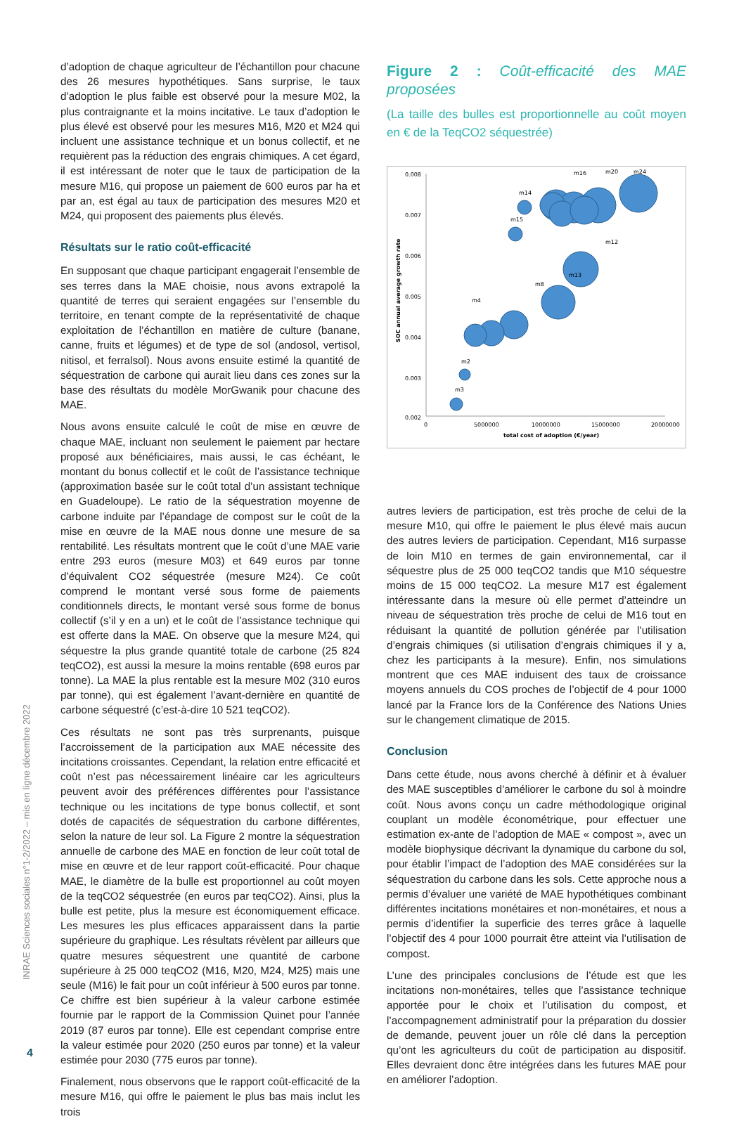INRAE Sciences sociales n°1-2/2022 – mis en ligne décembre 2022
4
d’adoption de chaque agriculteur de l’échantillon pour chacune des 26 mesures hypothétiques. Sans surprise, le taux d’adoption le plus faible est observé pour la mesure M02, la plus contraignante et la moins incitative. Le taux d’adoption le plus élevé est observé pour les mesures M16, M20 et M24 qui incluent une assistance technique et un bonus collectif, et ne requièrent pas la réduction des engrais chimiques. A cet égard, il est intéressant de noter que le taux de participation de la mesure M16, qui propose un paiement de 600 euros par ha et par an, est égal au taux de participation des mesures M20 et M24, qui proposent des paiements plus élevés.
Résultats sur le ratio coût-efficacité
En supposant que chaque participant engagerait l’ensemble de ses terres dans la MAE choisie, nous avons extrapolé la quantité de terres qui seraient engagées sur l’ensemble du territoire, en tenant compte de la représentativité de chaque exploitation de l’échantillon en matière de culture (banane, canne, fruits et légumes) et de type de sol (andosol, vertisol, nitisol, et ferralsol). Nous avons ensuite estimé la quantité de séquestration de carbone qui aurait lieu dans ces zones sur la base des résultats du modèle MorGwanik pour chacune des MAE.
Nous avons ensuite calculé le coût de mise en œuvre de chaque MAE, incluant non seulement le paiement par hectare proposé aux bénéficiaires, mais aussi, le cas échéant, le montant du bonus collectif et le coût de l’assistance technique (approximation basée sur le coût total d’un assistant technique en Guadeloupe). Le ratio de la séquestration moyenne de carbone induite par l’épandage de compost sur le coût de la mise en œuvre de la MAE nous donne une mesure de sa rentabilité. Les résultats montrent que le coût d’une MAE varie entre 293 euros (mesure M03) et 649 euros par tonne d’équivalent CO2 séquestrée (mesure M24). Ce coût comprend le montant versé sous forme de paiements conditionnels directs, le montant versé sous forme de bonus collectif (s’il y en a un) et le coût de l’assistance technique qui est offerte dans la MAE. On observe que la mesure M24, qui séquestre la plus grande quantité totale de carbone (25 824 teqCO2), est aussi la mesure la moins rentable (698 euros par tonne). La MAE la plus rentable est la mesure M02 (310 euros par tonne), qui est également l’avant-dernière en quantité de carbone séquestré (c’est-à-dire 10 521 teqCO2).
Ces résultats ne sont pas très surprenants, puisque l’accroissement de la participation aux MAE nécessite des incitations croissantes. Cependant, la relation entre efficacité et coût n’est pas nécessairement linéaire car les agriculteurs peuvent avoir des préférences différentes pour l’assistance technique ou les incitations de type bonus collectif, et sont dotés de capacités de séquestration du carbone différentes, selon la nature de leur sol. La Figure 2 montre la séquestration annuelle de carbone des MAE en fonction de leur coût total de mise en œuvre et de leur rapport coût-efficacité. Pour chaque MAE, le diamètre de la bulle est proportionnel au coût moyen de la teqCO2 séquestrée (en euros par teqCO2). Ainsi, plus la bulle est petite, plus la mesure est économiquement efficace. Les mesures les plus efficaces apparaissent dans la partie supérieure du graphique. Les résultats révèlent par ailleurs que quatre mesures séquestrent une quantité de carbone supérieure à 25 000 teqCO2 (M16, M20, M24, M25) mais une seule (M16) le fait pour un coût inférieur à 500 euros par tonne. Ce chiffre est bien supérieur à la valeur carbone estimée fournie par le rapport de la Commission Quinet pour l’année 2019 (87 euros par tonne). Elle est cependant comprise entre la valeur estimée pour 2020 (250 euros par tonne) et la valeur estimée pour 2030 (775 euros par tonne).
Finalement, nous observons que le rapport coût-efficacité de la mesure M16, qui offre le paiement le plus bas mais inclut les trois
Figure 2 : Coût-efficacité des MAE proposées
(La taille des bulles est proportionnelle au coût moyen en € de la TeqCO2 séquestrée)
0.008
0.007
0.006
0.005
0.004
0.003
0.002
0
5000000
10000000
15000000
20000000
total cost of adoption (€/year)
SOC annual average growth rate
m3
m2
m15
m14
m12
m13
m8
m4
m16
m20
m24
autres leviers de participation, est très proche de celui de la mesure M10, qui offre le paiement le plus élevé mais aucun des autres leviers de participation. Cependant, M16 surpasse de loin M10 en termes de gain environnemental, car il séquestre plus de 25 000 teqCO2 tandis que M10 séquestre moins de 15 000 teqCO2. La mesure M17 est également intéressante dans la mesure où elle permet d’atteindre un niveau de séquestration très proche de celui de M16 tout en réduisant la quantité de pollution générée par l’utilisation d’engrais chimiques (si utilisation d’engrais chimiques il y a, chez les participants à la mesure). Enfin, nos simulations montrent que ces MAE induisent des taux de croissance moyens annuels du COS proches de l’objectif de 4 pour 1000 lancé par la France lors de la Conférence des Nations Unies sur le changement climatique de 2015.
Conclusion
Dans cette étude, nous avons cherché à définir et à évaluer des MAE susceptibles d’améliorer le carbone du sol à moindre coût. Nous avons conçu un cadre méthodologique original couplant un modèle économétrique, pour effectuer une estimation ex-ante de l’adoption de MAE « compost », avec un modèle biophysique décrivant la dynamique du carbone du sol, pour établir l’impact de l’adoption des MAE considérées sur la séquestration du carbone dans les sols. Cette approche nous a permis d’évaluer une variété de MAE hypothétiques combinant différentes incitations monétaires et non-monétaires, et nous a permis d’identifier la superficie des terres grâce à laquelle l’objectif des 4 pour 1000 pourrait être atteint via l’utilisation de compost.
L’une des principales conclusions de l’étude est que les incitations non-monétaires, telles que l’assistance technique apportée pour le choix et l’utilisation du compost, et l’accompagnement administratif pour la préparation du dossier de demande, peuvent jouer un rôle clé dans la perception qu’ont les agriculteurs du coût de participation au dispositif. Elles devraient donc être intégrées dans les futures MAE pour en améliorer l’adoption.